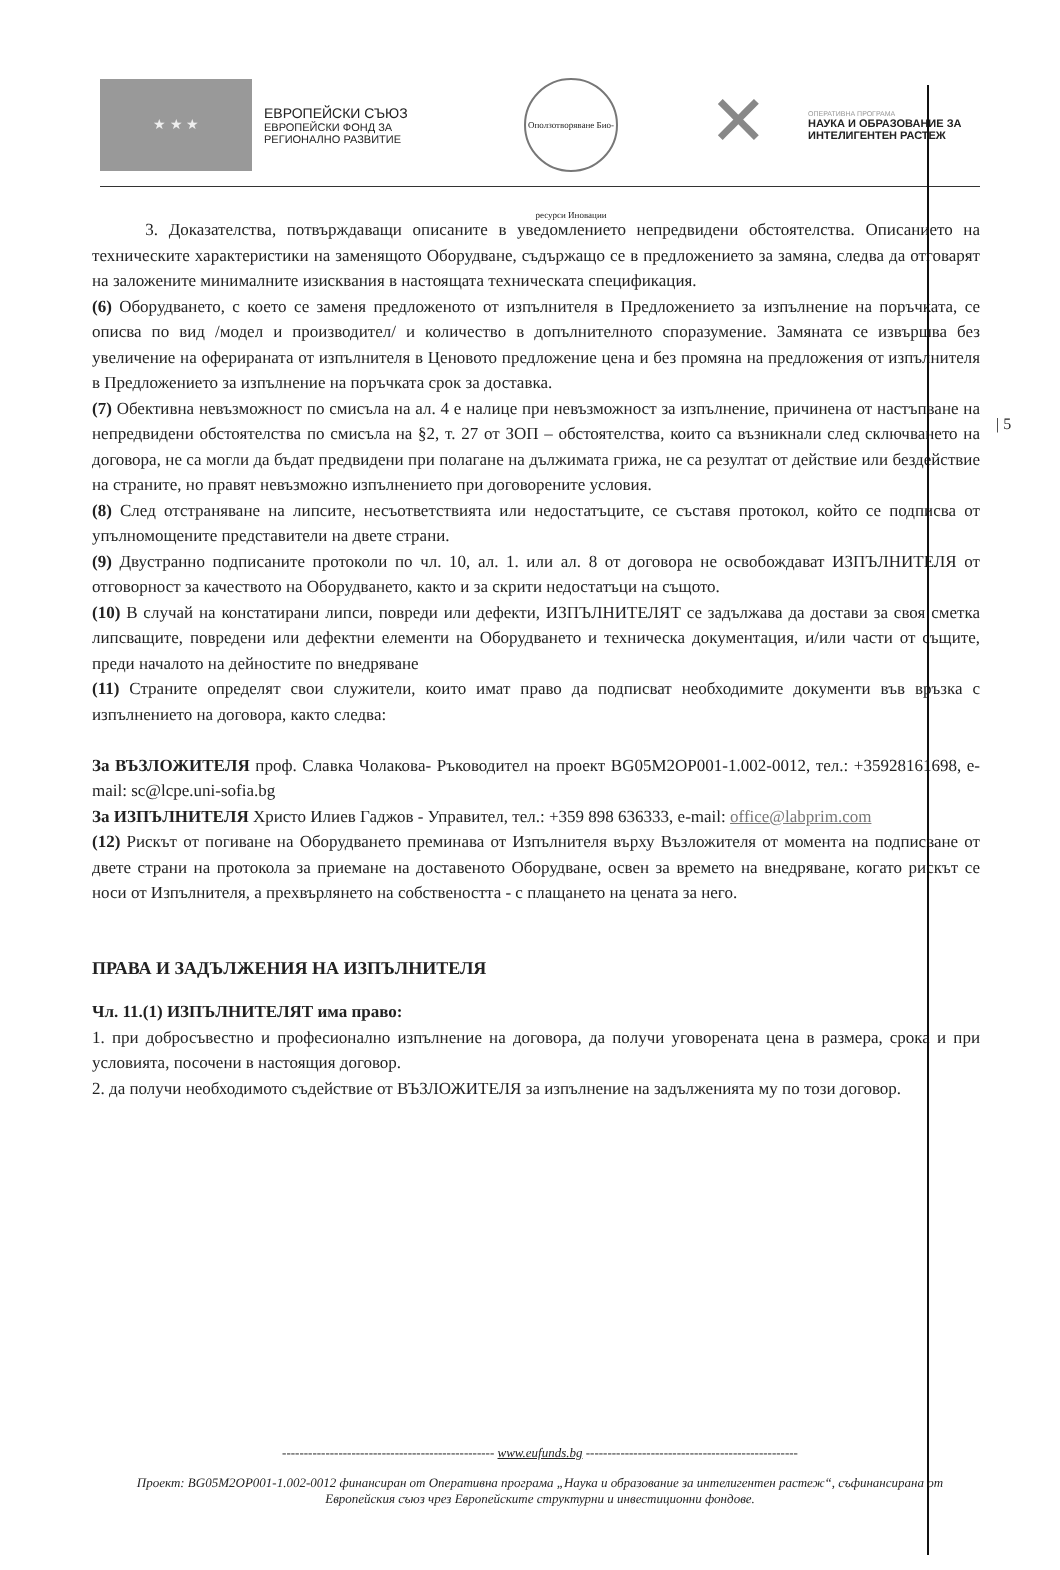★ ★ ★
ЕВРОПЕЙСКИ СЪЮЗ
ЕВРОПЕЙСКИ ФОНД ЗА
РЕГИОНАЛНО РАЗВИТИЕ
Оползотворяване Био-ресурси Иновации
✕
ОПЕРАТИВНА ПРОГРАМА
НАУКА И ОБРАЗОВАНИЕ ЗА
ИНТЕЛИГЕНТЕН РАСТЕЖ
| 5
3. Доказателства, потвърждаващи описаните в уведомлението непредвидени обстоятелства. Описанието на техническите характеристики на заменящото Оборудване, съдържащо се в предложението за замяна, следва да отговарят на заложените минималните изисквания в настоящата техническата спецификация.
(6) Оборудването, с което се заменя предложеното от изпълнителя в Предложението за изпълнение на поръчката, се описва по вид /модел и производител/ и количество в допълнителното споразумение. Замяната се извършва без увеличение на оферираната от изпълнителя в Ценовото предложение цена и без промяна на предложения от изпълнителя в Предложението за изпълнение на поръчката срок за доставка.
(7) Обективна невъзможност по смисъла на ал. 4 е налице при невъзможност за изпълнение, причинена от настъпване на непредвидени обстоятелства по смисъла на §2, т. 27 от ЗОП – обстоятелства, които са възникнали след сключването на договора, не са могли да бъдат предвидени при полагане на дължимата грижа, не са резултат от действие или бездействие на страните, но правят невъзможно изпълнението при договорените условия.
(8) След отстраняване на липсите, несъответствията или недостатъците, се съставя протокол, който се подписва от упълномощените представители на двете страни.
(9) Двустранно подписаните протоколи по чл. 10, ал. 1. или ал. 8 от договора не освобождават ИЗПЪЛНИТЕЛЯ от отговорност за качеството на Оборудването, както и за скрити недостатъци на същото.
(10) В случай на констатирани липси, повреди или дефекти, ИЗПЪЛНИТЕЛЯТ се задължава да достави за своя сметка липсващите, повредени или дефектни елементи на Оборудването и техническа документация, и/или части от същите, преди началото на дейностите по внедряване
(11) Страните определят свои служители, които имат право да подписват необходимите документи във връзка с изпълнението на договора, както следва:
За ВЪЗЛОЖИТЕЛЯ проф. Славка Чолакова- Ръководител на проект BG05M2OP001-1.002-0012, тел.: +35928161698, e-mail: sc@lcpe.uni-sofia.bg
За ИЗПЪЛНИТЕЛЯ Христо Илиев Гаджов - Управител, тел.: +359 898 636333, e-mail: office@labprim.com
(12) Рискът от погиване на Оборудването преминава от Изпълнителя върху Възложителя от момента на подписване от двете страни на протокола за приемане на доставеното Оборудване, освен за времето на внедряване, когато рискът се носи от Изпълнителя, а прехвърлянето на собствеността - с плащането на цената за него.
ПРАВА И ЗАДЪЛЖЕНИЯ НА ИЗПЪЛНИТЕЛЯ
Чл. 11.(1) ИЗПЪЛНИТЕЛЯТ има право:
1. при добросъвестно и професионално изпълнение на договора, да получи уговорената цена в размера, срока и при условията, посочени в настоящия договор.
2. да получи необходимото съдействие от ВЪЗЛОЖИТЕЛЯ за изпълнение на задълженията му по този договор.
------------------------------------------------- www.eufunds.bg -------------------------------------------------
Проект: BG05M2OP001-1.002-0012 финансиран от Оперативна програма „Наука и образование за интелигентен растеж“, съфинансирана от Европейския съюз чрез Европейските структурни и инвестиционни фондове.